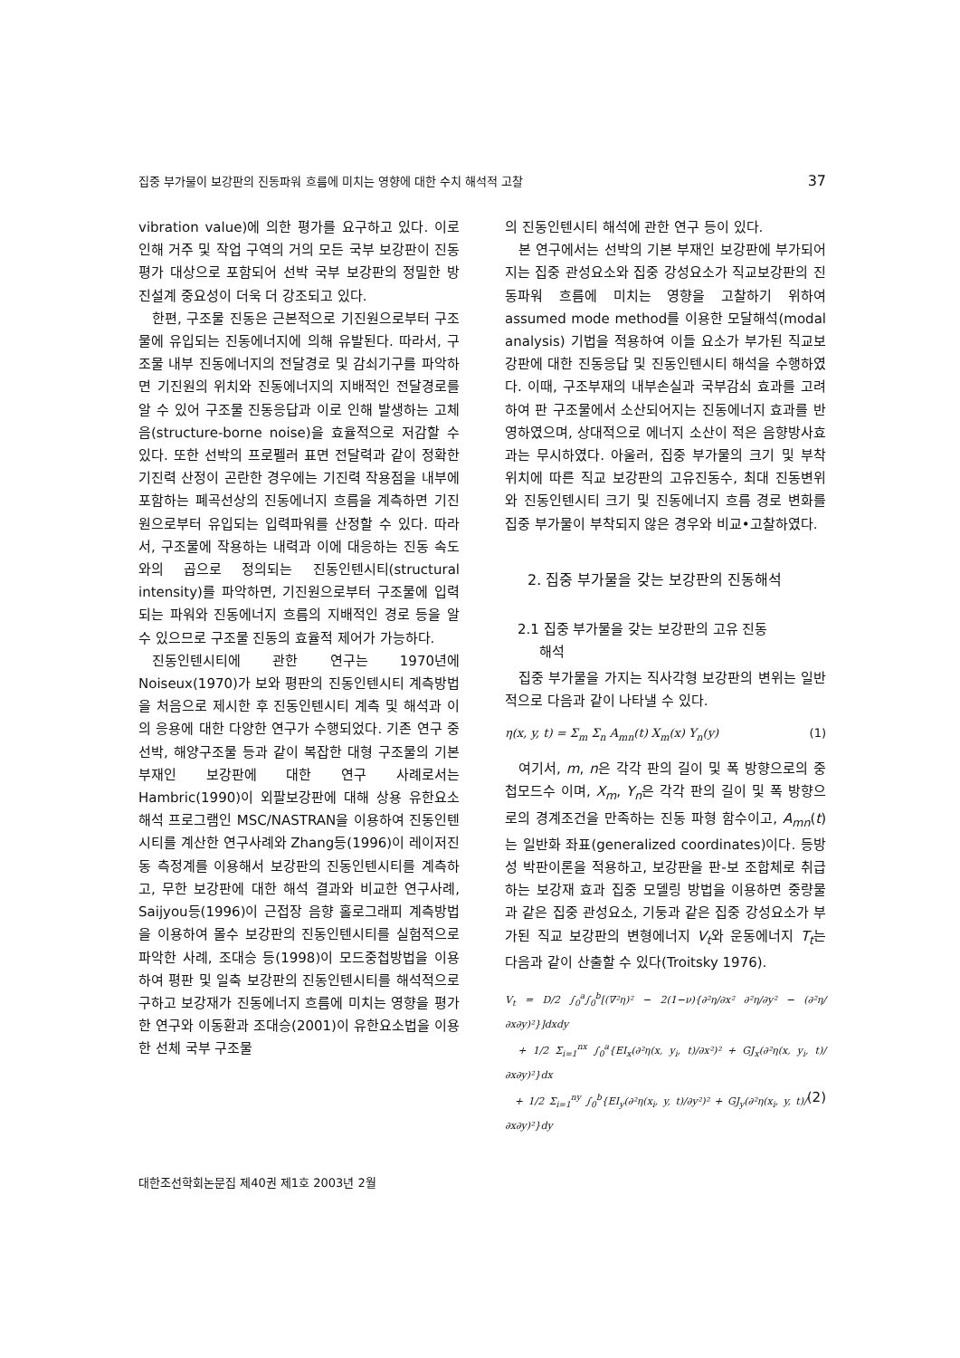집중 부가물이 보강판의 진동파워 흐름에 미치는 영향에 대한 수치 해석적 고찰 37
vibration value)에 의한 평가를 요구하고 있다. 이로 인해 거주 및 작업 구역의 거의 모든 국부 보강판이 진동 평가 대상으로 포함되어 선박 국부 보강판의 정밀한 방진설계 중요성이 더욱 더 강조되고 있다.
한편, 구조물 진동은 근본적으로 기진원으로부터 구조물에 유입되는 진동에너지에 의해 유발된다. 따라서, 구조물 내부 진동에너지의 전달경로 및 감쇠기구를 파악하면 기진원의 위치와 진동에너지의 지배적인 전달경로를 알 수 있어 구조물 진동응답과 이로 인해 발생하는 고체음(structure-borne noise)을 효율적으로 저감할 수 있다. 또한 선박의 프로펠러 표면 전달력과 같이 정확한 기진력 산정이 곤란한 경우에는 기진력 작용점을 내부에 포함하는 폐곡선상의 진동에너지 흐름을 계측하면 기진원으로부터 유입되는 입력파워를 산정할 수 있다. 따라서, 구조물에 작용하는 내력과 이에 대응하는 진동 속도와의 곱으로 정의되는 진동인텐시티(structural intensity)를 파악하면, 기진원으로부터 구조물에 입력되는 파워와 진동에너지 흐름의 지배적인 경로 등을 알 수 있으므로 구조물 진동의 효율적 제어가 가능하다.
진동인텐시티에 관한 연구는 1970년에 Noiseux(1970)가 보와 평판의 진동인텐시티 계측방법을 처음으로 제시한 후 진동인텐시티 계측 및 해석과 이의 응용에 대한 다양한 연구가 수행되었다. 기존 연구 중 선박, 해양구조물 등과 같이 복잡한 대형 구조물의 기본부재인 보강판에 대한 연구 사례로서는 Hambric(1990)이 외팔보강판에 대해 상용 유한요소해석 프로그램인 MSC/NASTRAN을 이용하여 진동인텐시티를 계산한 연구사례와 Zhang등(1996)이 레이저진동 측정계를 이용해서 보강판의 진동인텐시티를 계측하고, 무한 보강판에 대한 해석 결과와 비교한 연구사례, Saijyou등(1996)이 근접장 음향 홀로그래피 계측방법을 이용하여 몰수 보강판의 진동인텐시티를 실험적으로 파악한 사례, 조대승 등(1998)이 모드중첩방법을 이용하여 평판 및 일축 보강판의 진동인텐시티를 해석적으로 구하고 보강재가 진동에너지 흐름에 미치는 영향을 평가한 연구와 이동환과 조대승(2001)이 유한요소법을 이용한 선체 국부 구조물
의 진동인텐시티 해석에 관한 연구 등이 있다.
본 연구에서는 선박의 기본 부재인 보강판에 부가되어지는 집중 관성요소와 집중 강성요소가 직교보강판의 진동파워 흐름에 미치는 영향을 고찰하기 위하여 assumed mode method를 이용한 모달해석(modal analysis) 기법을 적용하여 이들 요소가 부가된 직교보강판에 대한 진동응답 및 진동인텐시티 해석을 수행하였다. 이때, 구조부재의 내부손실과 국부감쇠 효과를 고려하여 판 구조물에서 소산되어지는 진동에너지 효과를 반영하였으며, 상대적으로 에너지 소산이 적은 음향방사효과는 무시하였다. 아울러, 집중 부가물의 크기 및 부착 위치에 따른 직교 보강판의 고유진동수, 최대 진동변위와 진동인텐시티 크기 및 진동에너지 흐름 경로 변화를 집중 부가물이 부착되지 않은 경우와 비교•고찰하였다.
2. 집중 부가물을 갖는 보강판의 진동해석
2.1 집중 부가물을 갖는 보강판의 고유 진동
해석
집중 부가물을 가지는 직사각형 보강판의 변위는 일반적으로 다음과 같이 나타낼 수 있다.
η(x, y, t) = Σ<sub>m</sub> Σ<sub>n</sub> A<sub>mn</sub>(t) X<sub>m</sub>(x) Y<sub>n</sub>(y) (1)
여기서, m, n은 각각 판의 길이 및 폭 방향으로의 중첩모드수 이며, X<sub>m</sub>, Y<sub>n</sub>은 각각 판의 길이 및 폭 방향으로의 경계조건을 만족하는 진동 파형 함수이고, A<sub>mn</sub>(t)는 일반화 좌표(generalized coordinates)이다. 등방성 박판이론을 적용하고, 보강판을 판-보 조합체로 취급하는 보강재 효과 집중 모델링 방법을 이용하면 중량물과 같은 집중 관성요소, 기둥과 같은 집중 강성요소가 부가된 직교 보강판의 변형에너지 V<sub>t</sub>와 운동에너지 T<sub>t</sub>는 다음과 같이 산출할 수 있다(Troitsky 1976).
V<sub>t</sub> = D/2 ∫<sub>0</sub><sup>a</sup>∫<sub>0</sub><sup>b</sup>[(∇²η)² − 2(1−ν){∂²η/∂x² ∂²η/∂y² − (∂²η/∂x∂y)²}]dxdy
+ 1/2 Σ<sub>i=1</sub><sup>nx</sup> ∫<sub>0</sub><sup>a</sup>{EI<sub>x</sub>(∂²η(x, y<sub>i</sub>, t)/∂x²)² + GJ<sub>x</sub>(∂²η(x, y<sub>i</sub>, t)/∂x∂y)²}dx
+ 1/2 Σ<sub>i=1</sub><sup>ny</sup> ∫<sub>0</sub><sup>b</sup>{EI<sub>y</sub>(∂²η(x<sub>i</sub>, y, t)/∂y²)² + GJ<sub>y</sub>(∂²η(x<sub>i</sub>, y, t)/∂x∂y)²}dy (2)
대한조선학회논문집 제40권 제1호 2003년 2월